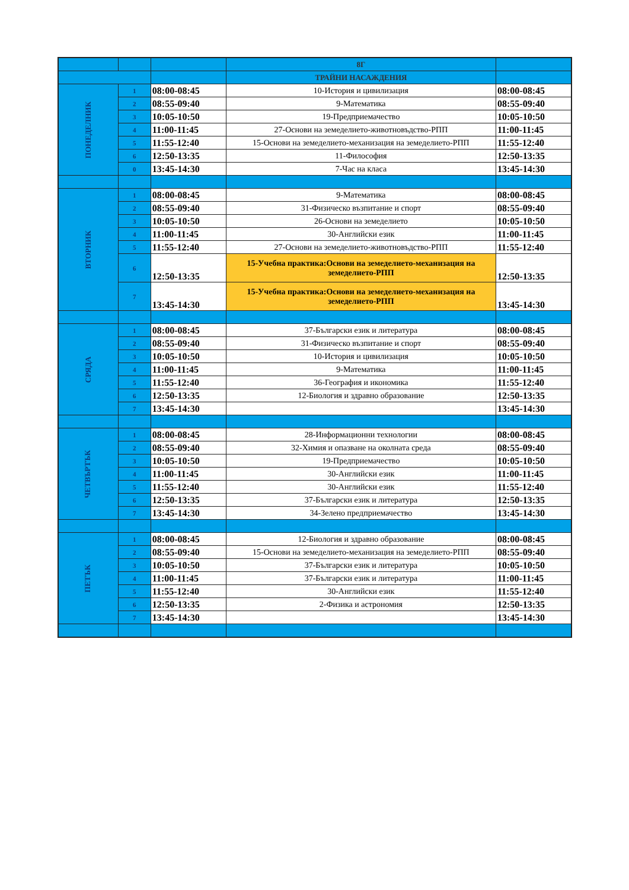| | | | 8Г | |
| --- | --- | --- | --- | --- |
| | | | ТРАЙНИ НАСАЖДЕНИЯ | |
| ПОНЕДЕЛНИК | 1 | 08:00-08:45 | 10-История и цивилизация | 08:00-08:45 |
| | 2 | 08:55-09:40 | 9-Математика | 08:55-09:40 |
| | 3 | 10:05-10:50 | 19-Предприемачество | 10:05-10:50 |
| | 4 | 11:00-11:45 | 27-Основи на земеделието-животновъдство-РПП | 11:00-11:45 |
| | 5 | 11:55-12:40 | 15-Основи на земеделието-механизация на земеделието-РПП | 11:55-12:40 |
| | 6 | 12:50-13:35 | 11-Философия | 12:50-13:35 |
| | 0 | 13:45-14:30 | 7-Час на класа | 13:45-14:30 |
| ВТОРНИК | 1 | 08:00-08:45 | 9-Математика | 08:00-08:45 |
| | 2 | 08:55-09:40 | 31-Физическо възпитание и спорт | 08:55-09:40 |
| | 3 | 10:05-10:50 | 26-Основи на земеделието | 10:05-10:50 |
| | 4 | 11:00-11:45 | 30-Английски език | 11:00-11:45 |
| | 5 | 11:55-12:40 | 27-Основи на земеделието-животновъдство-РПП | 11:55-12:40 |
| | 6 | 12:50-13:35 | 15-Учебна практика:Основи на земеделието-механизация на земеделието-РПП | 12:50-13:35 |
| | 7 | 13:45-14:30 | 15-Учебна практика:Основи на земеделието-механизация на земеделието-РПП | 13:45-14:30 |
| СРЯДА | 1 | 08:00-08:45 | 37-Български език и литература | 08:00-08:45 |
| | 2 | 08:55-09:40 | 31-Физическо възпитание и спорт | 08:55-09:40 |
| | 3 | 10:05-10:50 | 10-История и цивилизация | 10:05-10:50 |
| | 4 | 11:00-11:45 | 9-Математика | 11:00-11:45 |
| | 5 | 11:55-12:40 | 36-География и икономика | 11:55-12:40 |
| | 6 | 12:50-13:35 | 12-Биология и здравно образование | 12:50-13:35 |
| | 7 | 13:45-14:30 | | 13:45-14:30 |
| ЧЕТВЪРТЪК | 1 | 08:00-08:45 | 28-Информационни технологии | 08:00-08:45 |
| | 2 | 08:55-09:40 | 32-Химия и опазване на околната среда | 08:55-09:40 |
| | 3 | 10:05-10:50 | 19-Предприемачество | 10:05-10:50 |
| | 4 | 11:00-11:45 | 30-Английски език | 11:00-11:45 |
| | 5 | 11:55-12:40 | 30-Английски език | 11:55-12:40 |
| | 6 | 12:50-13:35 | 37-Български език и литература | 12:50-13:35 |
| | 7 | 13:45-14:30 | 34-Зелено предприемачество | 13:45-14:30 |
| ПЕТЪК | 1 | 08:00-08:45 | 12-Биология и здравно образование | 08:00-08:45 |
| | 2 | 08:55-09:40 | 15-Основи на земеделието-механизация на земеделието-РПП | 08:55-09:40 |
| | 3 | 10:05-10:50 | 37-Български език и литература | 10:05-10:50 |
| | 4 | 11:00-11:45 | 37-Български език и литература | 11:00-11:45 |
| | 5 | 11:55-12:40 | 30-Английски език | 11:55-12:40 |
| | 6 | 12:50-13:35 | 2-Физика и астрономия | 12:50-13:35 |
| | 7 | 13:45-14:30 | | 13:45-14:30 |